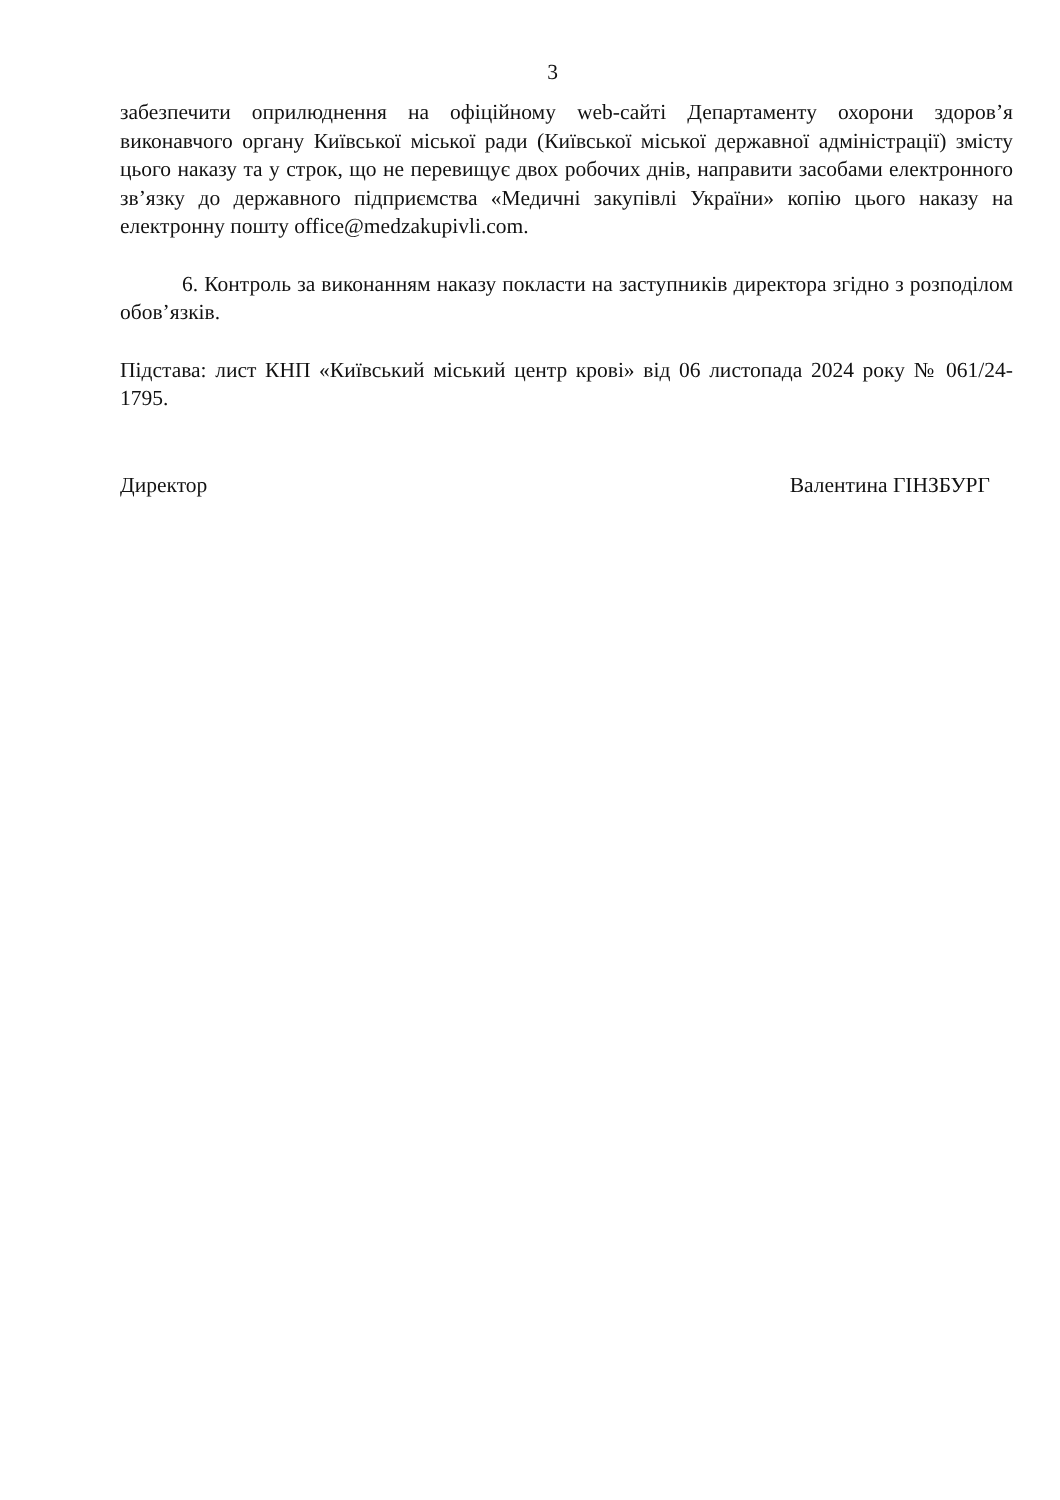3
забезпечити оприлюднення на офіційному web-сайті Департаменту охорони здоров’я виконавчого органу Київської міської ради (Київської міської державної адміністрації) змісту цього наказу та у строк, що не перевищує двох робочих днів, направити засобами електронного зв’язку до державного підприємства «Медичні закупівлі України» копію цього наказу на електронну пошту office@medzakupivli.com.
6. Контроль за виконанням наказу покласти на заступників директора згідно з розподілом обов’язків.
Підстава: лист КНП «Київський міський центр крові» від 06 листопада 2024 року № 061/24-1795.
Директор Валентина ГІНЗБУРГ